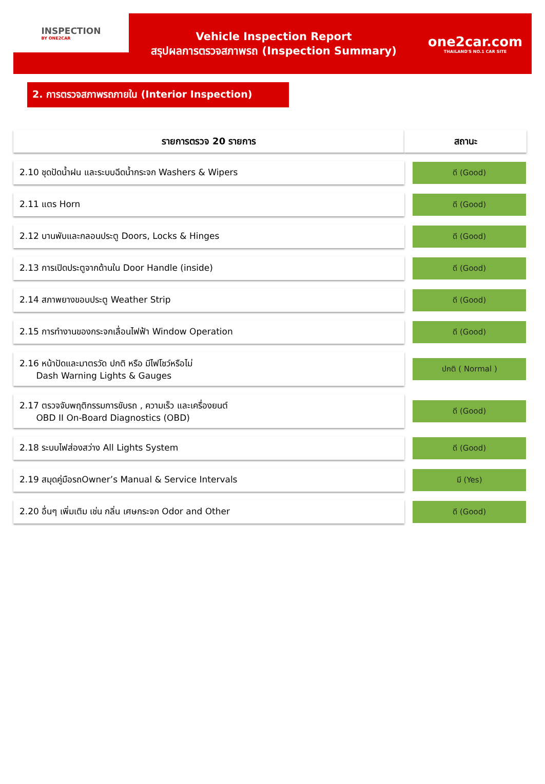INSPECTION
BY ONE2CAR
Vehicle Inspection Report
สรุปผลการตรวจสภาพรถ (Inspection Summary)
one2car.com
THAILAND'S NO.1 CAR SITE
2. การตรวจสภาพรถภายใน (Interior Inspection)
| รายการตรวจ 20 รายการ | สถานะ |
| --- | --- |
| 2.10 ชุดปัดน้ำฝน และระบบฉีดน้ำกระจก Washers & Wipers | ดี (Good) |
| 2.11 แตร Horn | ดี (Good) |
| 2.12 บานพับและกลอนประตู Doors, Locks & Hinges | ดี (Good) |
| 2.13 การเปิดประตูจากด้านใน Door Handle (inside) | ดี (Good) |
| 2.14 สภาพยางขอบประตู Weather Strip | ดี (Good) |
| 2.15 การทำงานของกระจกเลื่อนไฟฟ้า Window Operation | ดี (Good) |
| 2.16 หน้าปัดและมาตรวัด ปกติ หรือ มีไฟโชว์หรือไม่ Dash Warning Lights & Gauges | ปกติ ( Normal ) |
| 2.17 ตรวจจับพฤติกรรมการขับรถ , ความเร็ว และเครื่องยนต์ OBD II On-Board Diagnostics (OBD) | ดี (Good) |
| 2.18 ระบบไฟส่องสว่าง All Lights System | ดี (Good) |
| 2.19 สมุดคู่มือรถOwner’s Manual & Service Intervals | มี (Yes) |
| 2.20 อื่นๆ เพิ่มเติม เช่น กลิ่น เศษกระจก Odor and Other | ดี (Good) |